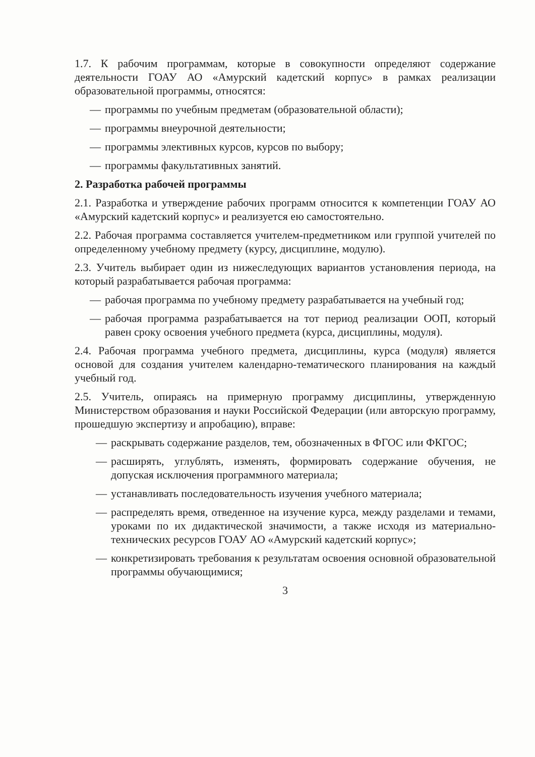1.7. К рабочим программам, которые в совокупности определяют содержание деятельности ГОАУ АО «Амурский кадетский корпус» в рамках реализации образовательной программы, относятся:
— программы по учебным предметам (образовательной области);
— программы внеурочной деятельности;
— программы элективных курсов, курсов по выбору;
— программы факультативных занятий.
2. Разработка рабочей программы
2.1. Разработка и утверждение рабочих программ относится к компетенции ГОАУ АО «Амурский кадетский корпус» и реализуется ею самостоятельно.
2.2. Рабочая программа составляется учителем-предметником или группой учителей по определенному учебному предмету (курсу, дисциплине, модулю).
2.3. Учитель выбирает один из нижеследующих вариантов установления периода, на который разрабатывается рабочая программа:
— рабочая программа по учебному предмету разрабатывается на учебный год;
— рабочая программа разрабатывается на тот период реализации ООП, который равен сроку освоения учебного предмета (курса, дисциплины, модуля).
2.4. Рабочая программа учебного предмета, дисциплины, курса (модуля) является основой для создания учителем календарно-тематического планирования на каждый учебный год.
2.5. Учитель, опираясь на примерную программу дисциплины, утвержденную Министерством образования и науки Российской Федерации (или авторскую программу, прошедшую экспертизу и апробацию), вправе:
— раскрывать содержание разделов, тем, обозначенных в ФГОС или ФКГОС;
— расширять, углублять, изменять, формировать содержание обучения, не допуская исключения программного материала;
— устанавливать последовательность изучения учебного материала;
— распределять время, отведенное на изучение курса, между разделами и темами, уроками по их дидактической значимости, а также исходя из материально-технических ресурсов ГОАУ АО «Амурский кадетский корпус»;
— конкретизировать требования к результатам освоения основной образовательной программы обучающимися;
3